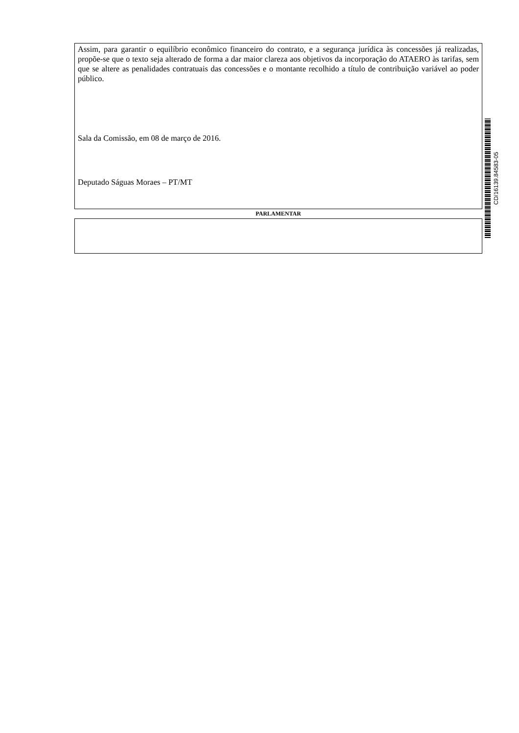Assim, para garantir o equilíbrio econômico financeiro do contrato, e a segurança jurídica às concessões já realizadas, propõe-se que o texto seja alterado de forma a dar maior clareza aos objetivos da incorporação do ATAERO às tarifas, sem que se altere as penalidades contratuais das concessões e o montante recolhido a título de contribuição variável ao poder público.
Sala da Comissão, em 08 de março de 2016.
Deputado Ságuas Moraes – PT/MT
PARLAMENTAR
CD/16139.84583-05